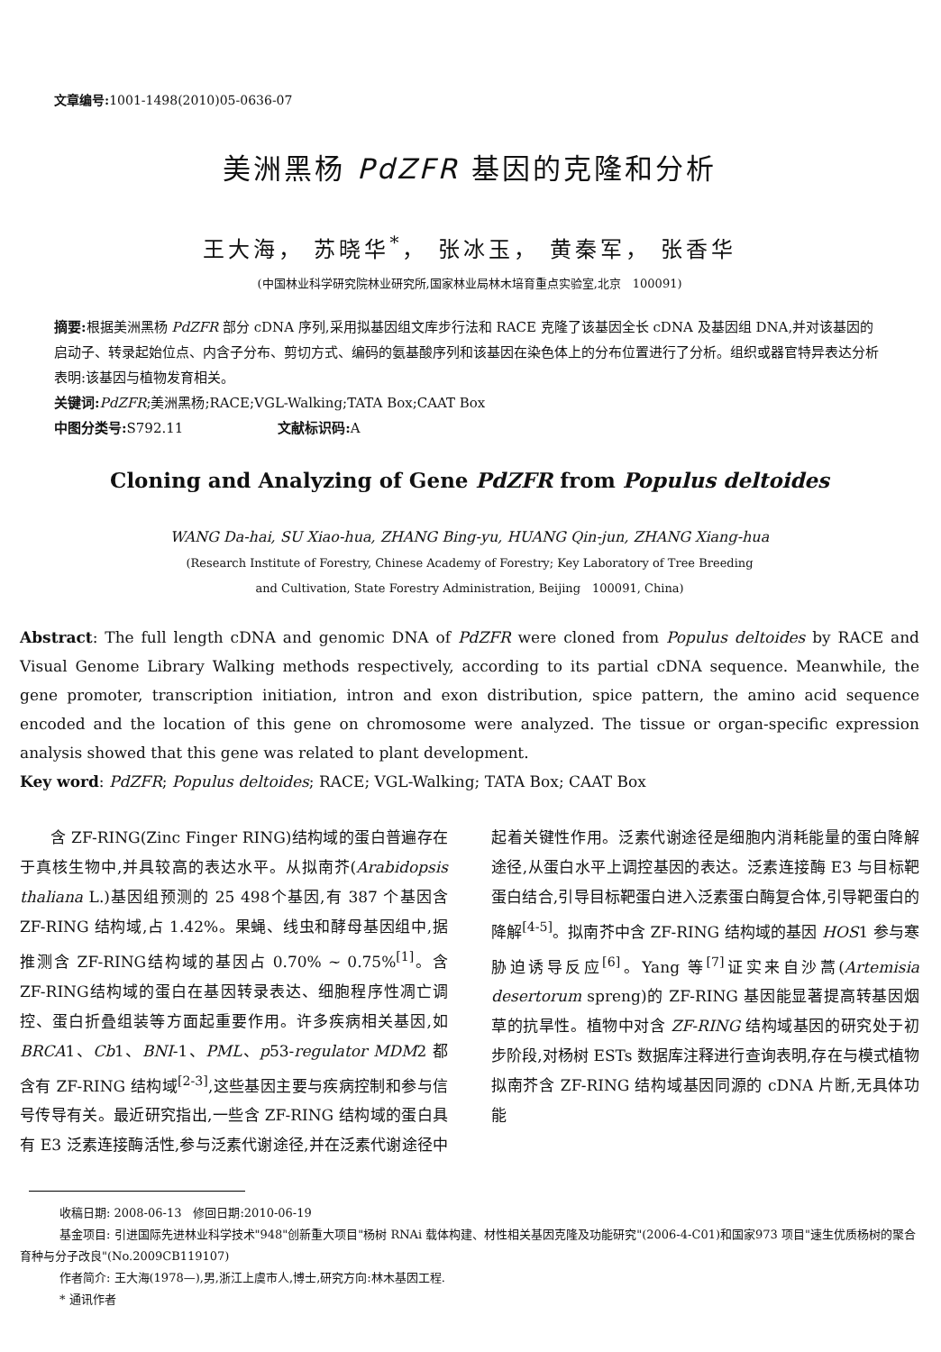文章编号: 1001-1498(2010)05-0636-07
美洲黑杨 PdZFR 基因的克隆和分析
王大海， 苏晓华<sup>*</sup>， 张冰玉， 黄秦军， 张香华
(中国林业科学研究院林业研究所,国家林业局林木培育重点实验室,北京　100091)
摘要: 根据美洲黑杨 PdZFR 部分 cDNA 序列,采用拟基因组文库步行法和 RACE 克隆了该基因全长 cDNA 及基因组 DNA,并对该基因的启动子、转录起始位点、内含子分布、剪切方式、编码的氨基酸序列和该基因在染色体上的分布位置进行了分析。组织或器官特异表达分析表明:该基因与植物发育相关。
关键词: PdZFR;美洲黑杨;RACE;VGL-Walking;TATA Box;CAAT Box
中图分类号: S792.11　　　　　　　文献标识码: A
Cloning and Analyzing of Gene PdZFR from Populus deltoides
WANG Da-hai, SU Xiao-hua, ZHANG Bing-yu, HUANG Qin-jun, ZHANG Xiang-hua
(Research Institute of Forestry, Chinese Academy of Forestry; Key Laboratory of Tree Breeding
and Cultivation, State Forestry Administration, Beijing　100091, China)
Abstract: The full length cDNA and genomic DNA of PdZFR were cloned from Populus deltoides by RACE and Visual Genome Library Walking methods respectively, according to its partial cDNA sequence. Meanwhile, the gene promoter, transcription initiation, intron and exon distribution, spice pattern, the amino acid sequence encoded and the location of this gene on chromosome were analyzed. The tissue or organ-specific expression analysis showed that this gene was related to plant development.
Key word: PdZFR; Populus deltoides; RACE; VGL-Walking; TATA Box; CAAT Box
含 ZF-RING(Zinc Finger RING)结构域的蛋白普遍存在于真核生物中,并具较高的表达水平。从拟南芥(Arabidopsis thaliana L.)基因组预测的 25 498个基因,有 387 个基因含 ZF-RING 结构域,占 1.42%。果蝇、线虫和酵母基因组中,据推测含 ZF-RING结构域的基因占 0.70% ~ 0.75%<sup>[1]</sup>。含 ZF-RING结构域的蛋白在基因转录表达、细胞程序性凋亡调控、蛋白折叠组装等方面起重要作用。许多疾病相关基因,如 BRCA1、Cb1、BNI-1、PML、p53-regulator MDM2 都含有 ZF-RING 结构域<sup>[2-3]</sup>,这些基因主要与疾病控制和参与信号传导有关。最近研究指出,一些含 ZF-RING 结构域的蛋白具有 E3 泛素连接酶活性,参与泛素代谢途径,并在泛素代谢途径中起着关键性作用。泛素代谢途径是细胞内消耗能量的蛋白降解途径,从蛋白水平上调控基因的表达。泛素连接酶 E3 与目标靶蛋白结合,引导目标靶蛋白进入泛素蛋白酶复合体,引导靶蛋白的降解<sup>[4-5]</sup>。拟南芥中含 ZF-RING 结构域的基因 HOS1 参与寒胁迫诱导反应<sup>[6]</sup>。Yang 等<sup>[7]</sup>证实来自沙蒿(Artemisia desertorum spreng)的 ZF-RING 基因能显著提高转基因烟草的抗旱性。植物中对含 ZF-RING 结构域基因的研究处于初步阶段,对杨树 ESTs 数据库注释进行查询表明,存在与模式植物拟南芥含 ZF-RING 结构域基因同源的 cDNA 片断,无具体功能
收稿日期: 2008-06-13　修回日期:2010-06-19
基金项目: 引进国际先进林业科学技术"948"创新重大项目"杨树 RNAi 载体构建、材性相关基因克隆及功能研究"(2006-4-C01)和国家973 项目"速生优质杨树的聚合育种与分子改良"(No.2009CB119107)
作者简介: 王大海(1978—),男,浙江上虞市人,博士,研究方向:林木基因工程.
* 通讯作者